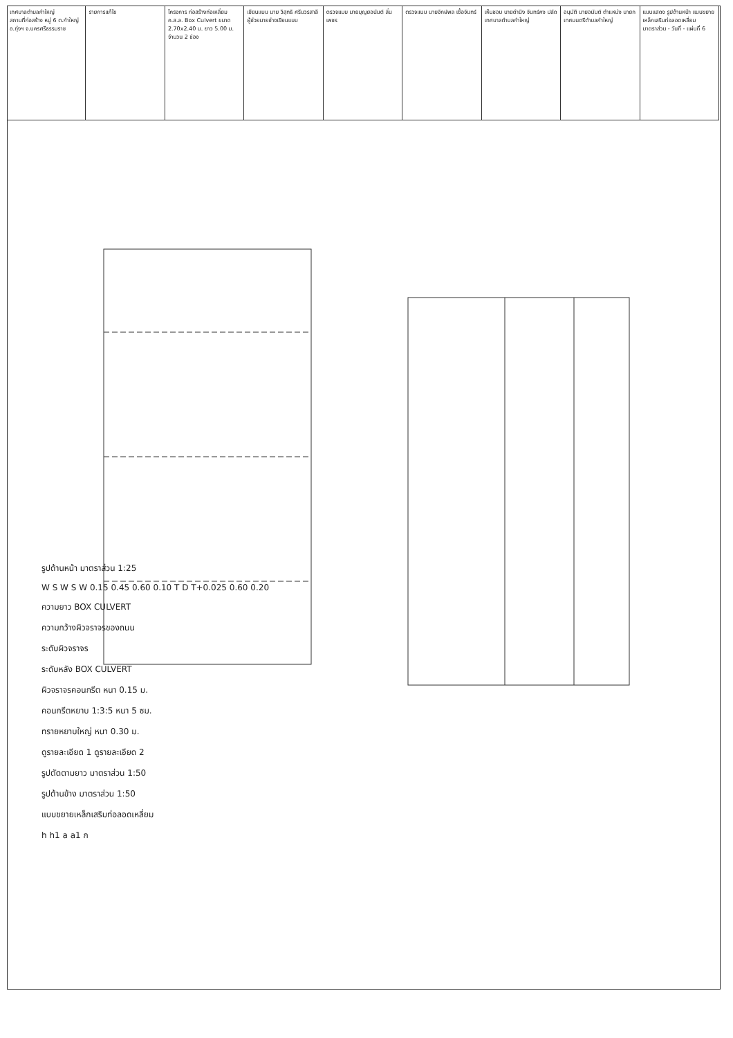เทศบาลตำบลกำใหญ่
สถานที่ก่อสร้าง หมู่ 6 ต.กำใหญ่ อ.ทุ่งฯ จ.นครศรีธรรมราช
รายการแก้ไข โครงการ ก่อสร้างท่อเหลี่ยม ค.ส.ล. Box Culvert ขนาด 2.70x2.40 ม. ยาว 5.00 ม. จำนวน 2 ช่อง
เขียนแบบ นาย วิสุทธิ ศรีบวรสาลี ผู้ช่วยนายช่างเขียนแบบ
ตรวจแบบ นายบุญยอนันต์ ลั่นเพชร ตรวจแบบ นายจักษ์พล เชื้อจันทร์ เห็นชอบ นายดำนิง จันทร์คง ปลัดเทศบาลตำบลกำใหญ่
อนุมัติ นายอนันต์ ตำแหน่ง นายกเทศมนตรีตำบลกำใหญ่
แบบแสดง รูปด้านหน้า แบบขยายเหล็กเสริมท่อลอดเหลี่ยม
มาตราส่วน - วันที่ - แผ่นที่ 6
รูปด้านหน้า มาตราส่วน 1:25
W S W S W 0.15 0.45 0.60 0.10 T D T+0.025 0.60 0.20
ความยาว BOX CULVERT
ความกว้างผิวจราจรของถนน
ระดับผิวจราจร
ระดับหลัง BOX CULVERT
ผิวจราจรคอนกรีต หนา 0.15 ม.
คอนกรีตหยาบ 1:3:5 หนา 5 ซม.
ทรายหยาบใหญ่ หนา 0.30 ม.
ดูรายละเอียด 1 ดูรายละเอียด 2
รูปตัดตามยาว มาตราส่วน 1:50
รูปด้านข้าง มาตราส่วน 1:50
แบบขยายเหล็กเสริมท่อลอดเหลี่ยม
h h1 a a1 ก